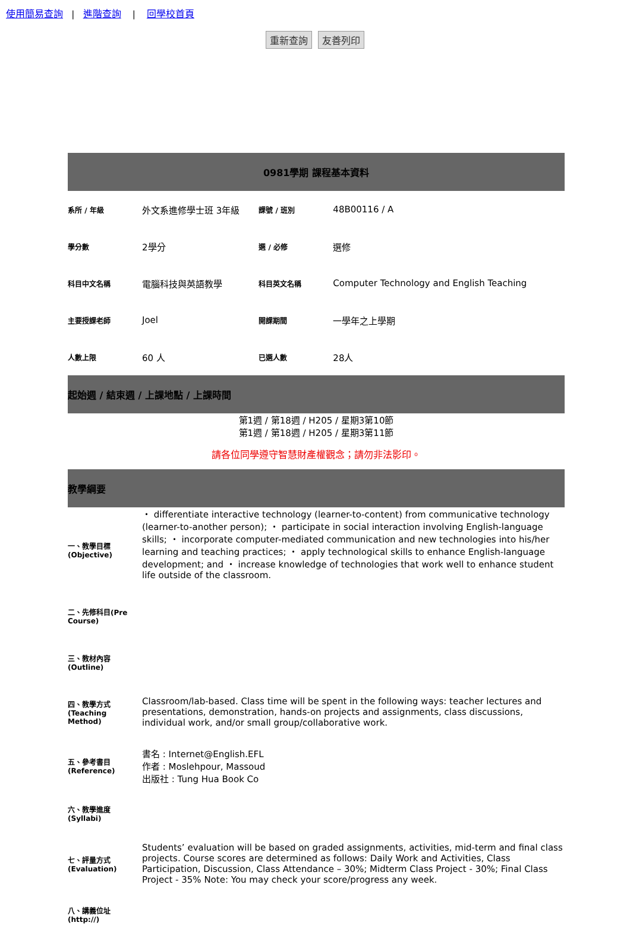使用簡易查詢 | 進階查詢 | 回學校首頁
重新查詢 友善列印
| 0981學期 課程基本資料 | | | |
| 系所 / 年級 | 外文系進修學士班 3年級 | 課號 / 班別 | 48B00116 / A |
| 學分數 | 2學分 | 選 / 必修 | 選修 |
| 科目中文名稱 | 電腦科技與英語教學 | 科目英文名稱 | Computer Technology and English Teaching |
| 主要授課老師 | Joel | 開課期間 | 一學年之上學期 |
| 人數上限 | 60 人 | 已選人數 | 28人 |
| 起始週 / 結束週 / 上課地點 / 上課時間 | | | |
| 第1週 / 第18週 / H205 / 星期3第10節 第1週 / 第18週 / H205 / 星期3第11節 | | | |
請各位同學遵守智慧財產權觀念；請勿非法影印。
| 教學綱要 | |
| 一、教學目標(Objective) | ・ differentiate interactive technology (learner-to-content) from communicative technology (learner-to-another person); ・ participate in social interaction involving English-language skills; ・ incorporate computer-mediated communication and new technologies into his/her learning and teaching practices; ・ apply technological skills to enhance English-language development; and ・ increase knowledge of technologies that work well to enhance student life outside of the classroom. |
| 二、先修科目(Pre Course) | |
| 三、教材內容(Outline) | |
| 四、教學方式(Teaching Method) | Classroom/lab-based. Class time will be spent in the following ways: teacher lectures and presentations, demonstration, hands-on projects and assignments, class discussions, individual work, and/or small group/collaborative work. |
| 五、參考書目(Reference) | 書名 : Internet@English.EFL 作者 : Moslehpour, Massoud 出版社 : Tung Hua Book Co |
| 六、教學進度(Syllabi) | |
| 七、評量方式(Evaluation) | Students’ evaluation will be based on graded assignments, activities, mid-term and final class projects. Course scores are determined as follows: Daily Work and Activities, Class Participation, Discussion, Class Attendance – 30%; Midterm Class Project - 30%; Final Class Project - 35% Note: You may check your score/progress any week. |
| 八、講義位址(http://) | |